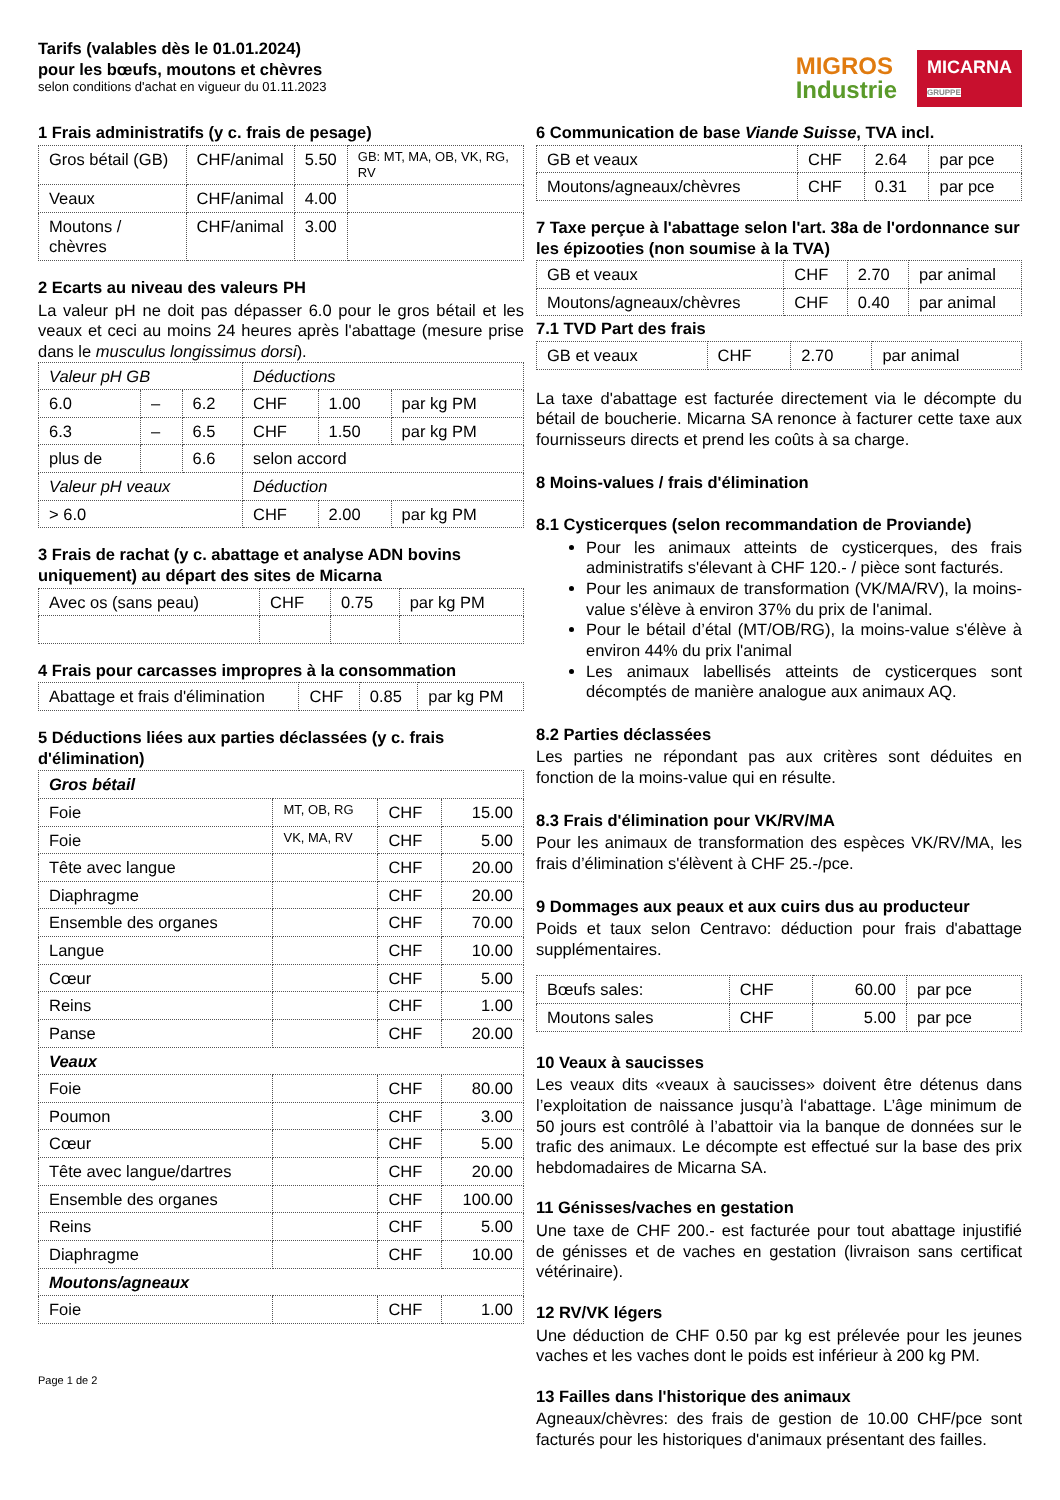Tarifs (valables dès le 01.01.2024)
pour les bœufs, moutons et chèvres
selon conditions d'achat en vigueur du 01.11.2023
MIGROS
Industrie
MICARNA
GRUPPE
1 Frais administratifs (y c. frais de pesage)
| Gros bétail (GB) | CHF/animal | 5.50 | GB: MT, MA, OB, VK, RG, RV |
| Veaux | CHF/animal | 4.00 | |
| Moutons / chèvres | CHF/animal | 3.00 | |
2 Ecarts au niveau des valeurs PH
La valeur pH ne doit pas dépasser 6.0 pour le gros bétail et les veaux et ceci au moins 24 heures après l'abattage (mesure prise dans le musculus longissimus dorsi).
| Valeur pH GB | | | Déductions | | |
| --- | --- | --- | --- | --- | --- |
| 6.0 | – | 6.2 | CHF | 1.00 | par kg PM |
| 6.3 | – | 6.5 | CHF | 1.50 | par kg PM |
| plus de | | 6.6 | selon accord | | |
| Valeur pH veaux | | | Déduction | | |
| > 6.0 | | | CHF | 2.00 | par kg PM |
3 Frais de rachat (y c. abattage et analyse ADN bovins uniquement) au départ des sites de Micarna
| Avec os (sans peau) | CHF | 0.75 | par kg PM |
4 Frais pour carcasses impropres à la consommation
| Abattage et frais d'élimination | CHF | 0.85 | par kg PM |
5 Déductions liées aux parties déclassées (y c. frais d'élimination)
| Gros bétail | | | |
| --- | --- | --- | --- |
| Foie | MT, OB, RG | CHF | 15.00 |
| Foie | VK, MA, RV | CHF | 5.00 |
| Tête avec langue | | CHF | 20.00 |
| Diaphragme | | CHF | 20.00 |
| Ensemble des organes | | CHF | 70.00 |
| Langue | | CHF | 10.00 |
| Cœur | | CHF | 5.00 |
| Reins | | CHF | 1.00 |
| Panse | | CHF | 20.00 |
| Veaux | | | |
| Foie | | CHF | 80.00 |
| Poumon | | CHF | 3.00 |
| Cœur | | CHF | 5.00 |
| Tête avec langue/dartres | | CHF | 20.00 |
| Ensemble des organes | | CHF | 100.00 |
| Reins | | CHF | 5.00 |
| Diaphragme | | CHF | 10.00 |
| Moutons/agneaux | | | |
| Foie | | CHF | 1.00 |
Page 1 de 2
6 Communication de base Viande Suisse, TVA incl.
| GB et veaux | CHF | 2.64 | par pce |
| Moutons/agneaux/chèvres | CHF | 0.31 | par pce |
7 Taxe perçue à l'abattage selon l'art. 38a de l'ordonnance sur les épizooties (non soumise à la TVA)
| GB et veaux | CHF | 2.70 | par animal |
| Moutons/agneaux/chèvres | CHF | 0.40 | par animal |
7.1 TVD Part des frais
| GB et veaux | CHF | 2.70 | par animal |
La taxe d'abattage est facturée directement via le décompte du bétail de boucherie. Micarna SA renonce à facturer cette taxe aux fournisseurs directs et prend les coûts à sa charge.
8 Moins-values / frais d'élimination
8.1 Cysticerques (selon recommandation de Proviande)
Pour les animaux atteints de cysticerques, des frais administratifs s'élevant à CHF 120.- / pièce sont facturés.
Pour les animaux de transformation (VK/MA/RV), la moins-value s'élève à environ 37% du prix de l'animal.
Pour le bétail d’étal (MT/OB/RG), la moins-value s'élève à environ 44% du prix l'animal
Les animaux labellisés atteints de cysticerques sont décomptés de manière analogue aux animaux AQ.
8.2 Parties déclassées
Les parties ne répondant pas aux critères sont déduites en fonction de la moins-value qui en résulte.
8.3 Frais d'élimination pour VK/RV/MA
Pour les animaux de transformation des espèces VK/RV/MA, les frais d’élimination s'élèvent à CHF 25.-/pce.
9 Dommages aux peaux et aux cuirs dus au producteur
Poids et taux selon Centravo: déduction pour frais d'abattage supplémentaires.
| Bœufs sales: | CHF | 60.00 | par pce |
| Moutons sales | CHF | 5.00 | par pce |
10 Veaux à saucisses
Les veaux dits «veaux à saucisses» doivent être détenus dans l’exploitation de naissance jusqu’à l‘abattage. L’âge minimum de 50 jours est contrôlé à l’abattoir via la banque de données sur le trafic des animaux. Le décompte est effectué sur la base des prix hebdomadaires de Micarna SA.
11 Génisses/vaches en gestation
Une taxe de CHF 200.- est facturée pour tout abattage injustifié de génisses et de vaches en gestation (livraison sans certificat vétérinaire).
12 RV/VK légers
Une déduction de CHF 0.50 par kg est prélevée pour les jeunes vaches et les vaches dont le poids est inférieur à 200 kg PM.
13 Failles dans l'historique des animaux
Agneaux/chèvres: des frais de gestion de 10.00 CHF/pce sont facturés pour les historiques d'animaux présentant des failles.